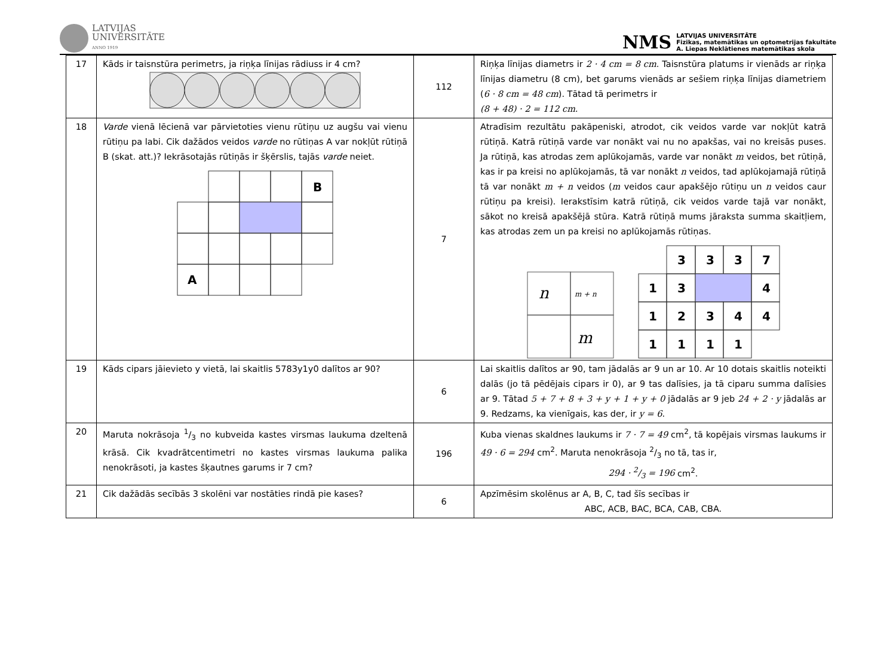LATVIJAS
UNIVERSITĀTE
ANNO 1919
NMS
LATVIJAS UNIVERSITĀTE
Fizikas, matemātikas un optometrijas fakultāte
A. Liepas Neklātienes matemātikas skola
| 17 | Kāds ir taisnstūra perimetrs, ja riņķa līnijas rādiuss ir 4 cm? | 112 | Riņķa līnijas diametrs ir 2 · 4 cm = 8 cm . Taisnstūra platums ir vienāds ar riņķa līnijas diametru (8 cm), bet garums vienāds ar sešiem riņķa līnijas diametriem ( 6 · 8 cm = 48 cm ). Tātad tā perimetrs ir (8 + 48) · 2 = 112 cm . |
| 18 | Varde vienā lēcienā var pārvietoties vienu rūtiņu uz augšu vai vienu rūtiņu pa labi. Cik dažādos veidos varde no rūtiņas A var nokļūt rūtiņā B (skat. att.)? Iekrāsotajās rūtiņās ir šķērslis, tajās varde neiet. B A | 7 | Atradīsim rezultātu pakāpeniski, atrodot, cik veidos varde var nokļūt katrā rūtiņā. Katrā rūtiņā varde var nonākt vai nu no apakšas, vai no kreisās puses. Ja rūtiņā, kas atrodas zem aplūkojamās, varde var nonākt m veidos, bet rūtiņā, kas ir pa kreisi no aplūkojamās, tā var nonākt n veidos, tad aplūkojamajā rūtiņā tā var nonākt m + n veidos ( m veidos caur apakšējo rūtiņu un n veidos caur rūtiņu pa kreisi). Ierakstīsim katrā rūtiņā, cik veidos varde tajā var nonākt, sākot no kreisā apakšējā stūra. Katrā rūtiņā mums jāraksta summa skaitļiem, kas atrodas zem un pa kreisi no aplūkojamās rūtiņas. n m + n m 3 3 3 7 1 3 4 1 2 3 4 4 1 1 1 1 |
| 19 | Kāds cipars jāievieto y vietā, lai skaitlis 5783y1y0 dalītos ar 90? | 6 | Lai skaitlis dalītos ar 90, tam jādalās ar 9 un ar 10. Ar 10 dotais skaitlis noteikti dalās (jo tā pēdējais cipars ir 0), ar 9 tas dalīsies, ja tā ciparu summa dalīsies ar 9. Tātad 5 + 7 + 8 + 3 + y + 1 + y + 0 jādalās ar 9 jeb 24 + 2 · y jādalās ar 9. Redzams, ka vienīgais, kas der, ir y = 6 . |
| 20 | Maruta nokrāsoja 1/3 no kubveida kastes virsmas laukuma dzeltenā krāsā. Cik kvadrātcentimetri no kastes virsmas laukuma palika nenokrāsoti, ja kastes šķautnes garums ir 7 cm? | 196 | Kuba vienas skaldnes laukums ir 7 · 7 = 49 cm<sup>2</sup>, tā kopējais virsmas laukums ir 49 · 6 = 294 cm<sup>2</sup>. Maruta nenokrāsoja 2/3 no tā, tas ir, 294 · 2/3 = 196 cm<sup>2</sup>. |
| 21 | Cik dažādās secībās 3 skolēni var nostāties rindā pie kases? | 6 | Apzīmēsim skolēnus ar A, B, C, tad šīs secības ir ABC, ACB, BAC, BCA, CAB, CBA. |